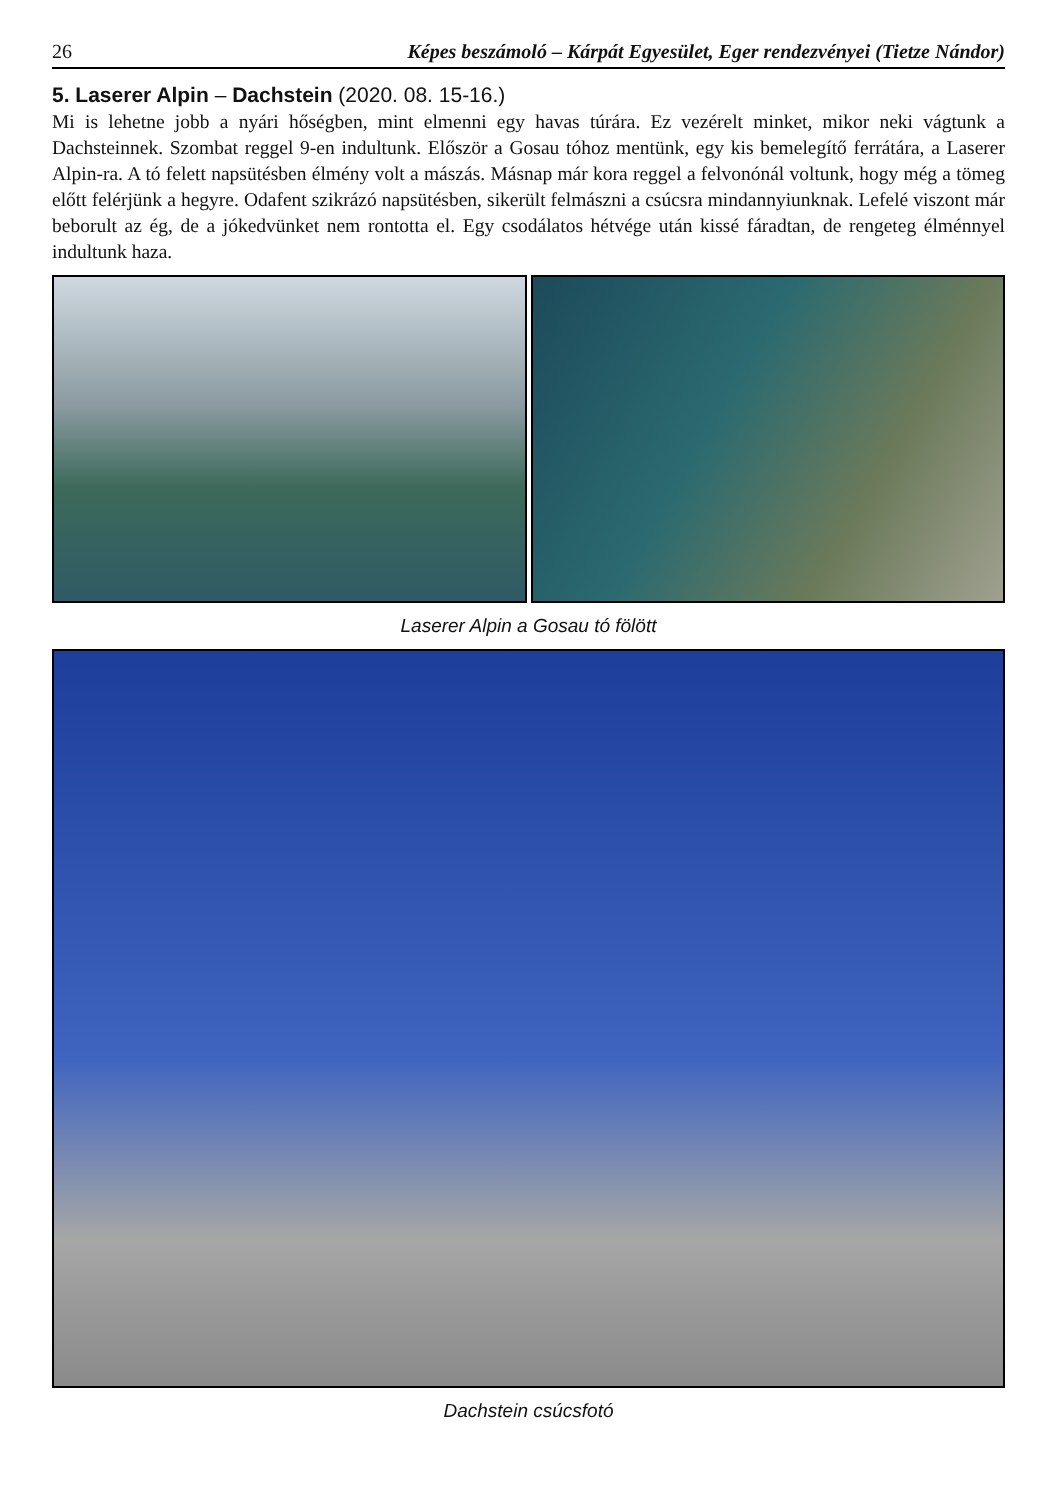26 Képes beszámoló – Kárpát Egyesület, Eger rendezvényei (Tietze Nándor)
5. Laserer Alpin – Dachstein (2020. 08. 15-16.)
Mi is lehetne jobb a nyári hőségben, mint elmenni egy havas túrára. Ez vezérelt minket, mikor neki vágtunk a Dachsteinnek. Szombat reggel 9-en indultunk. Először a Gosau tóhoz mentünk, egy kis bemelegítő ferrátára, a Laserer Alpin-ra. A tó felett napsütésben élmény volt a mászás. Másnap már kora reggel a felvonónál voltunk, hogy még a tömeg előtt felérjünk a hegyre. Odafent szikrázó napsütésben, sikerült felmászni a csúcsra mindannyiunknak. Lefelé viszont már beborult az ég, de a jókedvünket nem rontotta el. Egy csodálatos hétvége után kissé fáradtan, de rengeteg élménnyel indultunk haza.
Laserer Alpin a Gosau tó fölött
Dachstein csúcsfotó